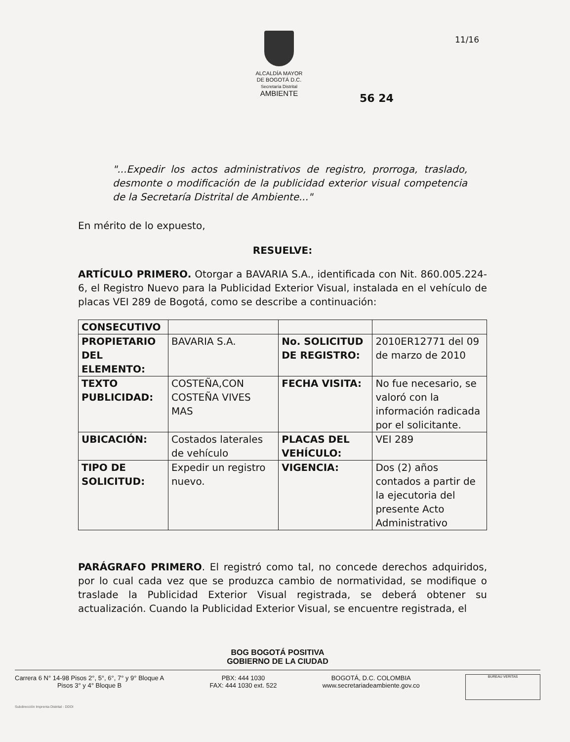ALCALDÍA MAYOR
DE BOGOTÁ D.C.
Secretaría Distrital
AMBIENTE
11/16
56 24
"...Expedir los actos administrativos de registro, prorroga, traslado, desmonte o modificación de la publicidad exterior visual competencia de la Secretaría Distrital de Ambiente..."
En mérito de lo expuesto,
RESUELVE:
ARTÍCULO PRIMERO. Otorgar a BAVARIA S.A., identificada con Nit. 860.005.224-6, el Registro Nuevo para la Publicidad Exterior Visual, instalada en el vehículo de placas VEI 289 de Bogotá, como se describe a continuación:
| CONSECUTIVO | | | |
| PROPIETARIO DEL ELEMENTO: | BAVARIA S.A. | No. SOLICITUD DE REGISTRO: | 2010ER12771 del 09 de marzo de 2010 |
| TEXTO PUBLICIDAD: | COSTEÑA,CON COSTEÑA VIVES MAS | FECHA VISITA: | No fue necesario, se valoró con la información radicada por el solicitante. |
| UBICACIÓN: | Costados laterales de vehículo | PLACAS DEL VEHÍCULO: | VEI 289 |
| TIPO DE SOLICITUD: | Expedir un registro nuevo. | VIGENCIA: | Dos (2) años contados a partir de la ejecutoria del presente Acto Administrativo |
PARÁGRAFO PRIMERO. El registró como tal, no concede derechos adquiridos, por lo cual cada vez que se produzca cambio de normatividad, se modifique o traslade la Publicidad Exterior Visual registrada, se deberá obtener su actualización. Cuando la Publicidad Exterior Visual, se encuentre registrada, el
BOG BOGOTÁ POSITIVA
GOBIERNO DE LA CIUDAD
Carrera 6 N° 14-98 Pisos 2°, 5°, 6°, 7° y 9° Bloque A
Pisos 3° y 4° Bloque B
PBX: 444 1030
FAX: 444 1030 ext. 522
BOGOTÁ, D.C. COLOMBIA
www.secretariadeambiente.gov.co
BUREAU VERITAS
Subdirección Imprenta Distrital - DDDI